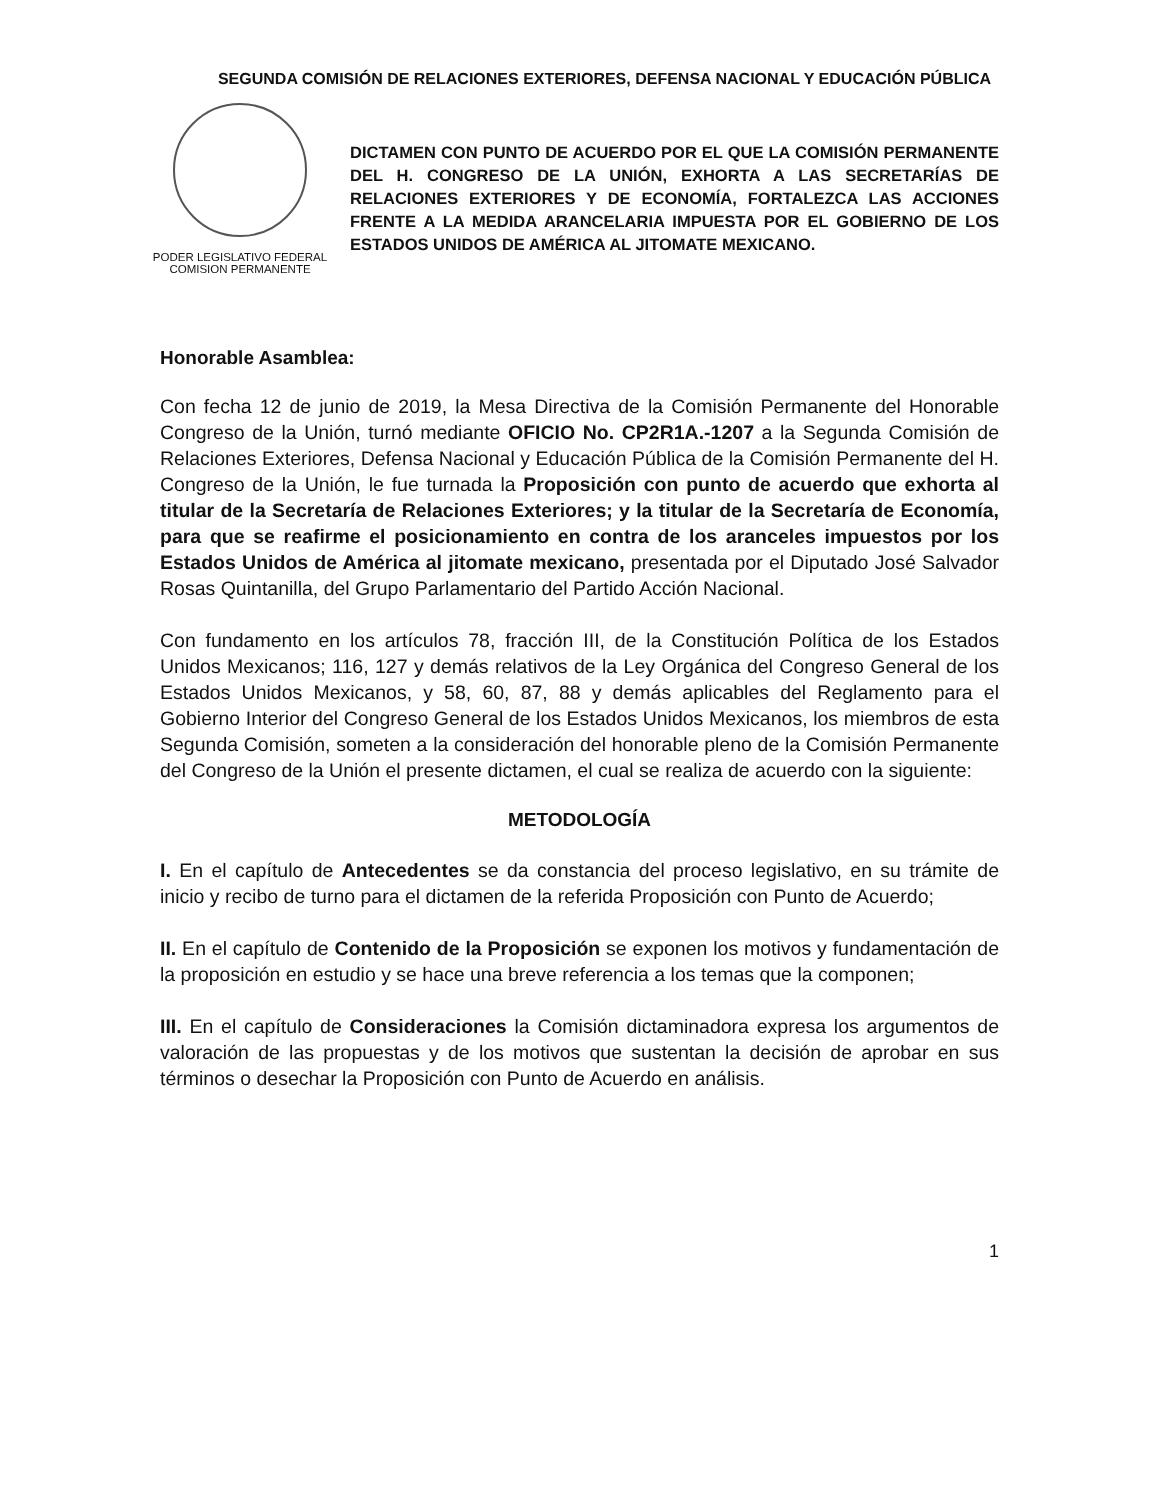SEGUNDA COMISIÓN DE RELACIONES EXTERIORES, DEFENSA NACIONAL Y EDUCACIÓN PÚBLICA
PODER LEGISLATIVO FEDERAL
COMISION PERMANENTE
DICTAMEN CON PUNTO DE ACUERDO POR EL QUE LA COMISIÓN PERMANENTE DEL H. CONGRESO DE LA UNIÓN, EXHORTA A LAS SECRETARÍAS DE RELACIONES EXTERIORES Y DE ECONOMÍA, FORTALEZCA LAS ACCIONES FRENTE A LA MEDIDA ARANCELARIA IMPUESTA POR EL GOBIERNO DE LOS ESTADOS UNIDOS DE AMÉRICA AL JITOMATE MEXICANO.
Honorable Asamblea:
Con fecha 12 de junio de 2019, la Mesa Directiva de la Comisión Permanente del Honorable Congreso de la Unión, turnó mediante OFICIO No. CP2R1A.-1207 a la Segunda Comisión de Relaciones Exteriores, Defensa Nacional y Educación Pública de la Comisión Permanente del H. Congreso de la Unión, le fue turnada la Proposición con punto de acuerdo que exhorta al titular de la Secretaría de Relaciones Exteriores; y la titular de la Secretaría de Economía, para que se reafirme el posicionamiento en contra de los aranceles impuestos por los Estados Unidos de América al jitomate mexicano, presentada por el Diputado José Salvador Rosas Quintanilla, del Grupo Parlamentario del Partido Acción Nacional.
Con fundamento en los artículos 78, fracción III, de la Constitución Política de los Estados Unidos Mexicanos; 116, 127 y demás relativos de la Ley Orgánica del Congreso General de los Estados Unidos Mexicanos, y 58, 60, 87, 88 y demás aplicables del Reglamento para el Gobierno Interior del Congreso General de los Estados Unidos Mexicanos, los miembros de esta Segunda Comisión, someten a la consideración del honorable pleno de la Comisión Permanente del Congreso de la Unión el presente dictamen, el cual se realiza de acuerdo con la siguiente:
METODOLOGÍA
I. En el capítulo de Antecedentes se da constancia del proceso legislativo, en su trámite de inicio y recibo de turno para el dictamen de la referida Proposición con Punto de Acuerdo;
II. En el capítulo de Contenido de la Proposición se exponen los motivos y fundamentación de la proposición en estudio y se hace una breve referencia a los temas que la componen;
III. En el capítulo de Consideraciones la Comisión dictaminadora expresa los argumentos de valoración de las propuestas y de los motivos que sustentan la decisión de aprobar en sus términos o desechar la Proposición con Punto de Acuerdo en análisis.
1